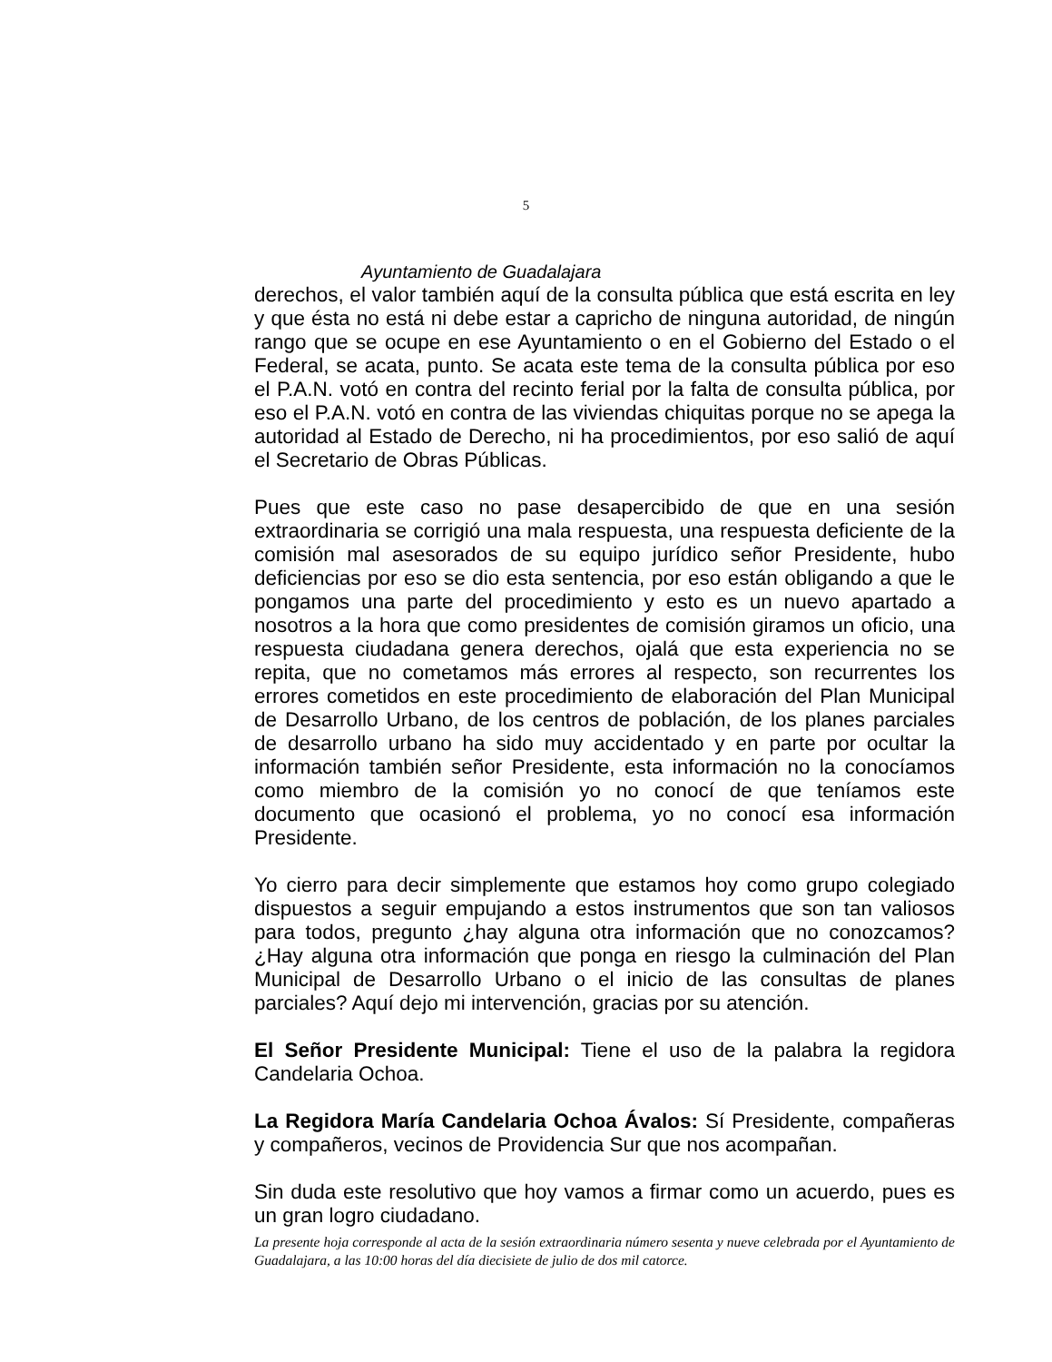5
Ayuntamiento de Guadalajara
derechos, el valor también aquí de la consulta pública que está escrita en ley y que ésta no está ni debe estar a capricho de ninguna autoridad, de ningún rango que se ocupe en ese Ayuntamiento o en el Gobierno del Estado o el Federal, se acata, punto. Se acata este tema de la consulta pública por eso el P.A.N. votó en contra del recinto ferial por la falta de consulta pública, por eso el P.A.N. votó en contra de las viviendas chiquitas porque no se apega la autoridad al Estado de Derecho, ni ha procedimientos, por eso salió de aquí el Secretario de Obras Públicas.
Pues que este caso no pase desapercibido de que en una sesión extraordinaria se corrigió una mala respuesta, una respuesta deficiente de la comisión mal asesorados de su equipo jurídico señor Presidente, hubo deficiencias por eso se dio esta sentencia, por eso están obligando a que le pongamos una parte del procedimiento y esto es un nuevo apartado a nosotros a la hora que como presidentes de comisión giramos un oficio, una respuesta ciudadana genera derechos, ojalá que esta experiencia no se repita, que no cometamos más errores al respecto, son recurrentes los errores cometidos en este procedimiento de elaboración del Plan Municipal de Desarrollo Urbano, de los centros de población, de los planes parciales de desarrollo urbano ha sido muy accidentado y en parte por ocultar la información también señor Presidente, esta información no la conocíamos como miembro de la comisión yo no conocí de que teníamos este documento que ocasionó el problema, yo no conocí esa información Presidente.
Yo cierro para decir simplemente que estamos hoy como grupo colegiado dispuestos a seguir empujando a estos instrumentos que son tan valiosos para todos, pregunto ¿hay alguna otra información que no conozcamos? ¿Hay alguna otra información que ponga en riesgo la culminación del Plan Municipal de Desarrollo Urbano o el inicio de las consultas de planes parciales? Aquí dejo mi intervención, gracias por su atención.
El Señor Presidente Municipal: Tiene el uso de la palabra la regidora Candelaria Ochoa.
La Regidora María Candelaria Ochoa Ávalos: Sí Presidente, compañeras y compañeros, vecinos de Providencia Sur que nos acompañan.
Sin duda este resolutivo que hoy vamos a firmar como un acuerdo, pues es un gran logro ciudadano.
La presente hoja corresponde al acta de la sesión extraordinaria número sesenta y nueve celebrada por el Ayuntamiento de Guadalajara, a las 10:00 horas del día diecisiete de julio de dos mil catorce.